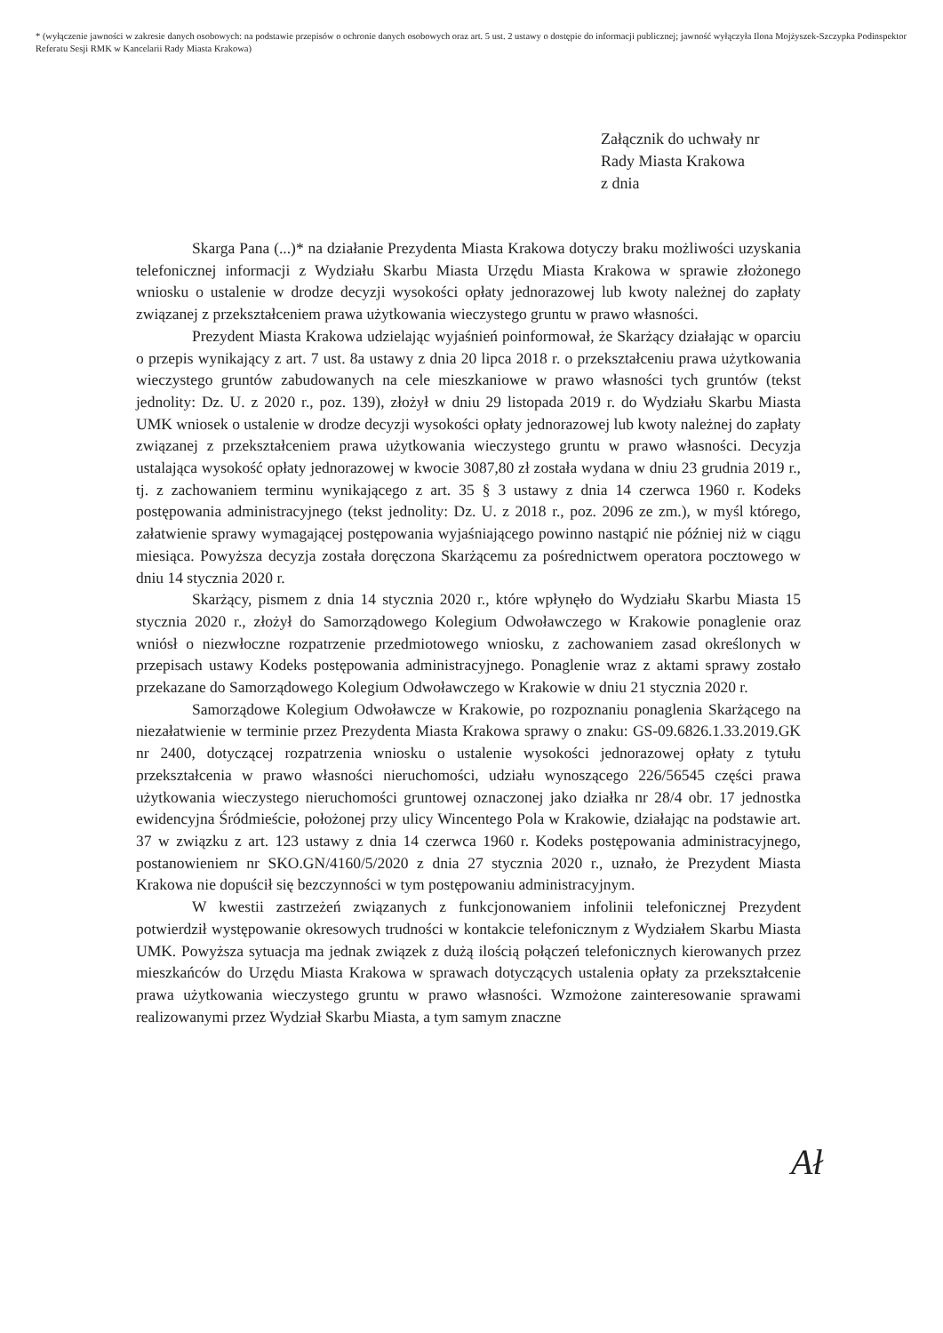* (wyłączenie jawności w zakresie danych osobowych: na podstawie przepisów o ochronie danych osobowych oraz art. 5 ust. 2 ustawy o dostępie do informacji publicznej; jawność wyłączyła Ilona Mojżyszek-Szczypka Podinspektor Referatu Sesji RMK w Kancelarii Rady Miasta Krakowa)
Załącznik do uchwały nr
Rady Miasta Krakowa
z dnia
Skarga Pana (...)* na działanie Prezydenta Miasta Krakowa dotyczy braku możliwości uzyskania telefonicznej informacji z Wydziału Skarbu Miasta Urzędu Miasta Krakowa w sprawie złożonego wniosku o ustalenie w drodze decyzji wysokości opłaty jednorazowej lub kwoty należnej do zapłaty związanej z przekształceniem prawa użytkowania wieczystego gruntu w prawo własności.
Prezydent Miasta Krakowa udzielając wyjaśnień poinformował, że Skarżący działając w oparciu o przepis wynikający z art. 7 ust. 8a ustawy z dnia 20 lipca 2018 r. o przekształceniu prawa użytkowania wieczystego gruntów zabudowanych na cele mieszkaniowe w prawo własności tych gruntów (tekst jednolity: Dz. U. z 2020 r., poz. 139), złożył w dniu 29 listopada 2019 r. do Wydziału Skarbu Miasta UMK wniosek o ustalenie w drodze decyzji wysokości opłaty jednorazowej lub kwoty należnej do zapłaty związanej z przekształceniem prawa użytkowania wieczystego gruntu w prawo własności. Decyzja ustalająca wysokość opłaty jednorazowej w kwocie 3087,80 zł została wydana w dniu 23 grudnia 2019 r., tj. z zachowaniem terminu wynikającego z art. 35 § 3 ustawy z dnia 14 czerwca 1960 r. Kodeks postępowania administracyjnego (tekst jednolity: Dz. U. z 2018 r., poz. 2096 ze zm.), w myśl którego, załatwienie sprawy wymagającej postępowania wyjaśniającego powinno nastąpić nie później niż w ciągu miesiąca. Powyższa decyzja została doręczona Skarżącemu za pośrednictwem operatora pocztowego w dniu 14 stycznia 2020 r.
Skarżący, pismem z dnia 14 stycznia 2020 r., które wpłynęło do Wydziału Skarbu Miasta 15 stycznia 2020 r., złożył do Samorządowego Kolegium Odwoławczego w Krakowie ponaglenie oraz wniósł o niezwłoczne rozpatrzenie przedmiotowego wniosku, z zachowaniem zasad określonych w przepisach ustawy Kodeks postępowania administracyjnego. Ponaglenie wraz z aktami sprawy zostało przekazane do Samorządowego Kolegium Odwoławczego w Krakowie w dniu 21 stycznia 2020 r.
Samorządowe Kolegium Odwoławcze w Krakowie, po rozpoznaniu ponaglenia Skarżącego na niezałatwienie w terminie przez Prezydenta Miasta Krakowa sprawy o znaku: GS-09.6826.1.33.2019.GK nr 2400, dotyczącej rozpatrzenia wniosku o ustalenie wysokości jednorazowej opłaty z tytułu przekształcenia w prawo własności nieruchomości, udziału wynoszącego 226/56545 części prawa użytkowania wieczystego nieruchomości gruntowej oznaczonej jako działka nr 28/4 obr. 17 jednostka ewidencyjna Śródmieście, położonej przy ulicy Wincentego Pola w Krakowie, działając na podstawie art. 37 w związku z art. 123 ustawy z dnia 14 czerwca 1960 r. Kodeks postępowania administracyjnego, postanowieniem nr SKO.GN/4160/5/2020 z dnia 27 stycznia 2020 r., uznało, że Prezydent Miasta Krakowa nie dopuścił się bezczynności w tym postępowaniu administracyjnym.
W kwestii zastrzeżeń związanych z funkcjonowaniem infolinii telefonicznej Prezydent potwierdził występowanie okresowych trudności w kontakcie telefonicznym z Wydziałem Skarbu Miasta UMK. Powyższa sytuacja ma jednak związek z dużą ilością połączeń telefonicznych kierowanych przez mieszkańców do Urzędu Miasta Krakowa w sprawach dotyczących ustalenia opłaty za przekształcenie prawa użytkowania wieczystego gruntu w prawo własności. Wzmożone zainteresowanie sprawami realizowanymi przez Wydział Skarbu Miasta, a tym samym znaczne
Ał